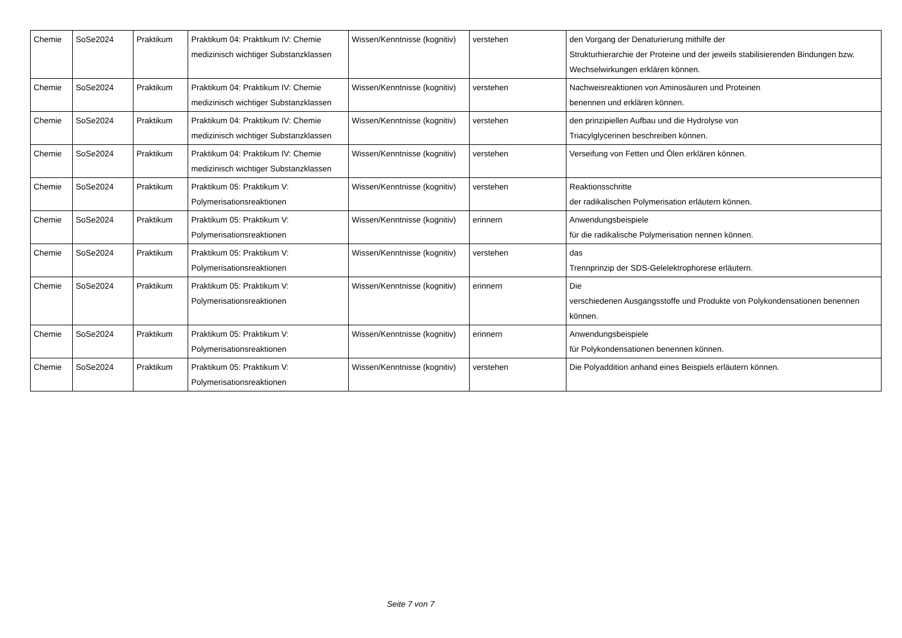| Chemie | SoSe2024 | Praktikum | Praktikum 04: Praktikum IV: Chemie medizinisch wichtiger Substanzklassen | Wissen/Kenntnisse (kognitiv) | verstehen | den Vorgang der Denaturierung mithilfe der Strukturhierarchie der Proteine und der jeweils stabilisierenden Bindungen bzw. Wechselwirkungen erklären können. |
| Chemie | SoSe2024 | Praktikum | Praktikum 04: Praktikum IV: Chemie medizinisch wichtiger Substanzklassen | Wissen/Kenntnisse (kognitiv) | verstehen | Nachweisreaktionen von Aminosäuren und Proteinen benennen und erklären können. |
| Chemie | SoSe2024 | Praktikum | Praktikum 04: Praktikum IV: Chemie medizinisch wichtiger Substanzklassen | Wissen/Kenntnisse (kognitiv) | verstehen | den prinzipiellen Aufbau und die Hydrolyse von Triacylglycerinen beschreiben können. |
| Chemie | SoSe2024 | Praktikum | Praktikum 04: Praktikum IV: Chemie medizinisch wichtiger Substanzklassen | Wissen/Kenntnisse (kognitiv) | verstehen | Verseifung von Fetten und Ölen erklären können. |
| Chemie | SoSe2024 | Praktikum | Praktikum 05: Praktikum V: Polymerisationsreaktionen | Wissen/Kenntnisse (kognitiv) | verstehen | Reaktionsschritte der radikalischen Polymerisation erläutern können. |
| Chemie | SoSe2024 | Praktikum | Praktikum 05: Praktikum V: Polymerisationsreaktionen | Wissen/Kenntnisse (kognitiv) | erinnern | Anwendungsbeispiele für die radikalische Polymerisation nennen können. |
| Chemie | SoSe2024 | Praktikum | Praktikum 05: Praktikum V: Polymerisationsreaktionen | Wissen/Kenntnisse (kognitiv) | verstehen | das Trennprinzip der SDS-Gelelektrophorese erläutern. |
| Chemie | SoSe2024 | Praktikum | Praktikum 05: Praktikum V: Polymerisationsreaktionen | Wissen/Kenntnisse (kognitiv) | erinnern | Die verschiedenen Ausgangsstoffe und Produkte von Polykondensationen benennen können. |
| Chemie | SoSe2024 | Praktikum | Praktikum 05: Praktikum V: Polymerisationsreaktionen | Wissen/Kenntnisse (kognitiv) | erinnern | Anwendungsbeispiele für Polykondensationen benennen können. |
| Chemie | SoSe2024 | Praktikum | Praktikum 05: Praktikum V: Polymerisationsreaktionen | Wissen/Kenntnisse (kognitiv) | verstehen | Die Polyaddition anhand eines Beispiels erläutern können. |
Seite 7 von 7